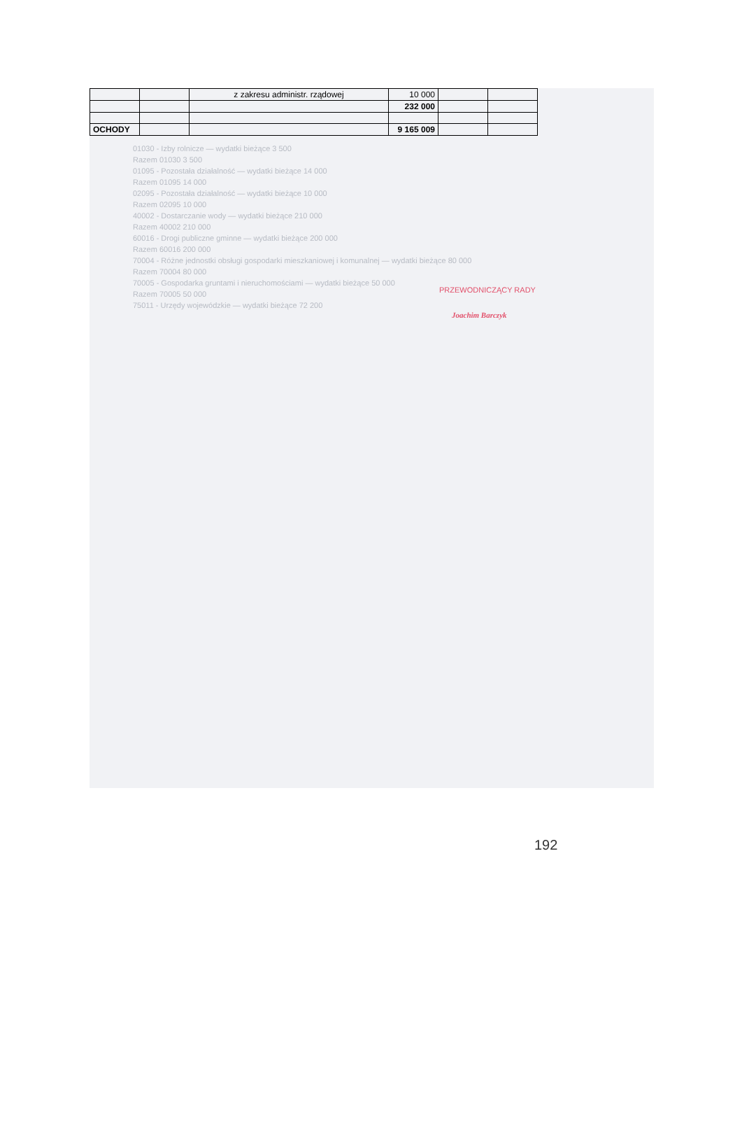| | | z zakresu administr. rządowej | 10 000 | | |
| | | | 232 000 | | |
| OCHODY | | | 9 165 009 | | |
PRZEWODNICZĄCY RADY
Joachim Barczyk
01030 - Izby rolnicze — wydatki bieżące 3 500
Razem 01030 3 500
01095 - Pozostała działalność — wydatki bieżące 14 000
Razem 01095 14 000
02095 - Pozostała działalność — wydatki bieżące 10 000
Razem 02095 10 000
40002 - Dostarczanie wody — wydatki bieżące 210 000
Razem 40002 210 000
60016 - Drogi publiczne gminne — wydatki bieżące 200 000
Razem 60016 200 000
70004 - Różne jednostki obsługi gospodarki mieszkaniowej i komunalnej — wydatki bieżące 80 000
Razem 70004 80 000
70005 - Gospodarka gruntami i nieruchomościami — wydatki bieżące 50 000
Razem 70005 50 000
75011 - Urzędy wojewódzkie — wydatki bieżące 72 200
192